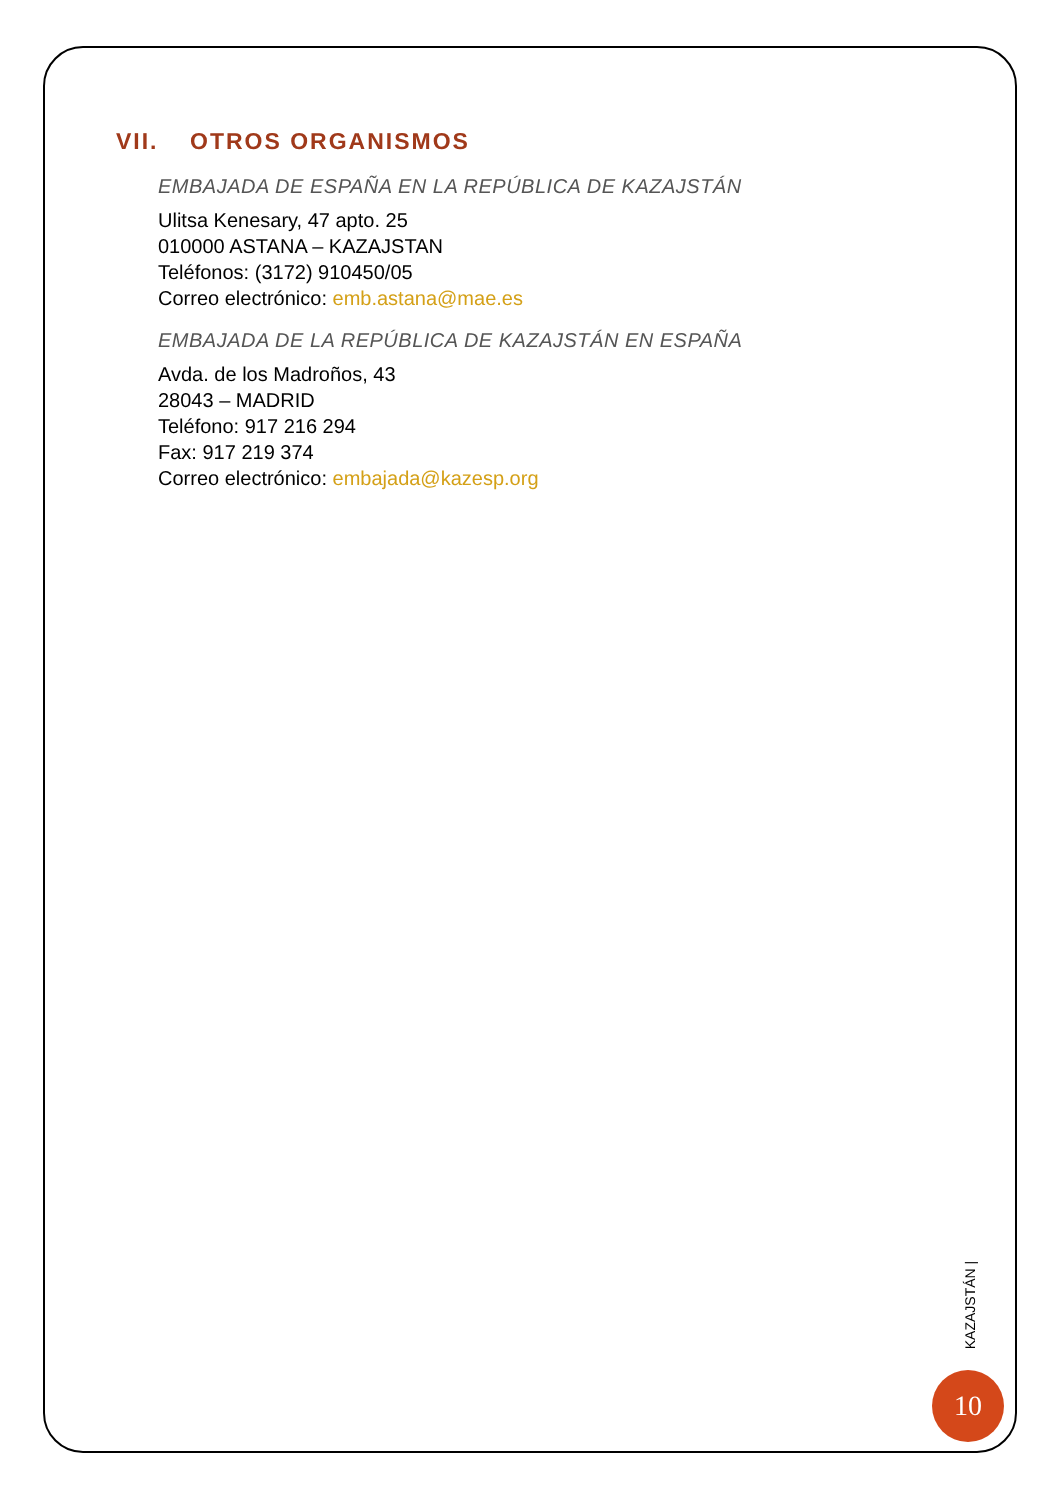VII. OTROS ORGANISMOS
EMBAJADA DE ESPAÑA EN LA REPÚBLICA DE KAZAJSTÁN
Ulitsa Kenesary, 47 apto. 25
010000 ASTANA – KAZAJSTAN
Teléfonos: (3172) 910450/05
Correo electrónico: emb.astana@mae.es
EMBAJADA DE LA REPÚBLICA DE KAZAJSTÁN EN ESPAÑA
Avda. de los Madroños, 43
28043 – MADRID
Teléfono: 917 216 294
Fax: 917 219 374
Correo electrónico: embajada@kazesp.org
KAZAJSTÁN |
10